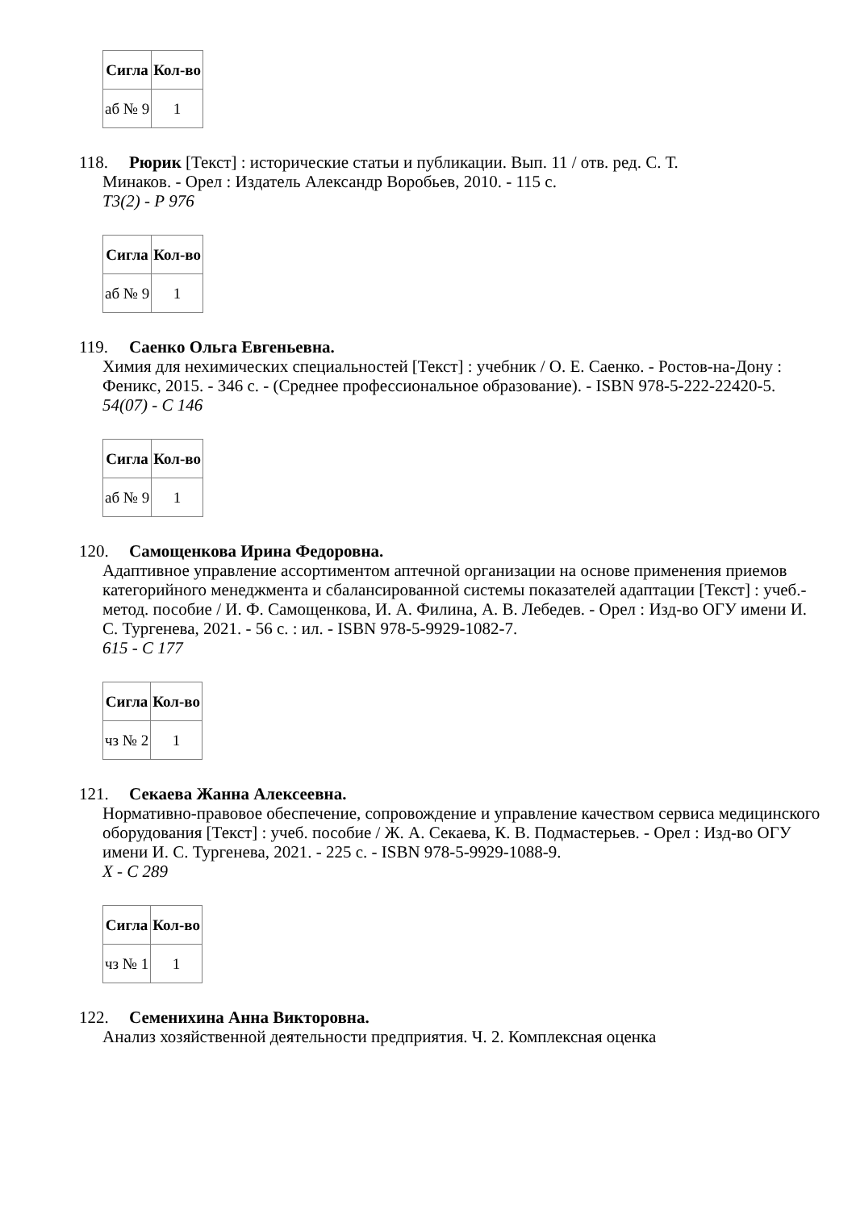| Сигла | Кол-во |
| --- | --- |
| аб № 9 | 1 |
118. Рюрик [Текст] : исторические статьи и публикации. Вып. 11 / отв. ред. С. Т.
Минаков. - Орел : Издатель Александр Воробьев, 2010. - 115 с.
Т3(2) - Р 976
| Сигла | Кол-во |
| --- | --- |
| аб № 9 | 1 |
119. Саенко Ольга Евгеньевна.
Химия для нехимических специальностей [Текст] : учебник / О. Е. Саенко. - Ростов-на-Дону : Феникс, 2015. - 346 с. - (Среднее профессиональное образование). - ISBN 978-5-222-22420-5.
54(07) - С 146
| Сигла | Кол-во |
| --- | --- |
| аб № 9 | 1 |
120. Самощенкова Ирина Федоровна.
Адаптивное управление ассортиментом аптечной организации на основе применения приемов категорийного менеджмента и сбалансированной системы показателей адаптации [Текст] : учеб.-метод. пособие / И. Ф. Самощенкова, И. А. Филина, А. В. Лебедев. - Орел : Изд-во ОГУ имени И. С. Тургенева, 2021. - 56 с. : ил. - ISBN 978-5-9929-1082-7.
615 - С 177
| Сигла | Кол-во |
| --- | --- |
| чз № 2 | 1 |
121. Секаева Жанна Алексеевна.
Нормативно-правовое обеспечение, сопровождение и управление качеством сервиса медицинского оборудования [Текст] : учеб. пособие / Ж. А. Секаева, К. В. Подмастерьев. - Орел : Изд-во ОГУ имени И. С. Тургенева, 2021. - 225 с. - ISBN 978-5-9929-1088-9.
Х - С 289
| Сигла | Кол-во |
| --- | --- |
| чз № 1 | 1 |
122. Семенихина Анна Викторовна.
Анализ хозяйственной деятельности предприятия. Ч. 2. Комплексная оценка